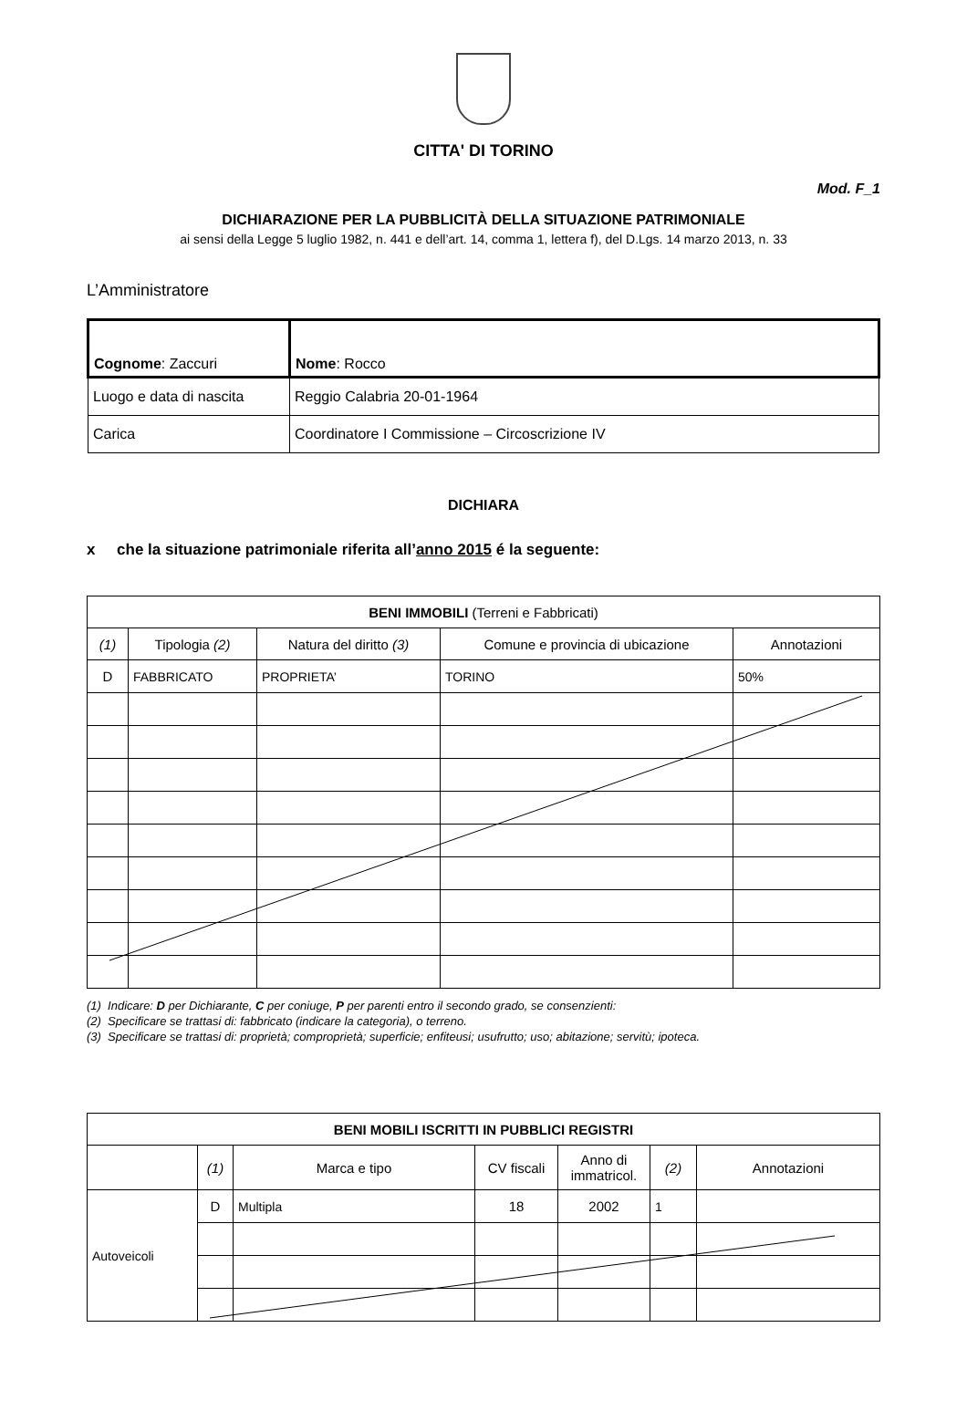Mod. F_1
CITTA' DI TORINO
DICHIARAZIONE PER LA PUBBLICITÀ DELLA SITUAZIONE PATRIMONIALE
ai sensi della Legge 5 luglio 1982, n. 441 e dell’art. 14, comma 1, lettera f), del D.Lgs. 14 marzo 2013, n. 33
L’Amministratore
| Cognome : Zaccuri | | Nome : Rocco |
| Luogo e data di nascita | Reggio Calabria 20-01-1964 | |
| Carica | Coordinatore I Commissione – Circoscrizione IV | |
DICHIARA
x che la situazione patrimoniale riferita all’anno 2015 é la seguente:
| BENI IMMOBILI (Terreni e Fabbricati) | | | | |
| --- | --- | --- | --- | --- |
| (1) | Tipologia (2) | Natura del diritto (3) | Comune e provincia di ubicazione | Annotazioni |
| D | FABBRICATO | PROPRIETA’ | TORINO | 50% |
(1) Indicare: D per Dichiarante, C per coniuge, P per parenti entro il secondo grado, se consenzienti:
(2) Specificare se trattasi di: fabbricato (indicare la categoria), o terreno.
(3) Specificare se trattasi di: proprietà; comproprietà; superficie; enfiteusi; usufrutto; uso; abitazione; servitù; ipoteca.
| BENI MOBILI ISCRITTI IN PUBBLICI REGISTRI | | | | | | |
| --- | --- | --- | --- | --- | --- | --- |
| | (1) | Marca e tipo | CV fiscali | Anno di immatricol. | (2) | Annotazioni |
| Autoveicoli | D | Multipla | 18 | 2002 | 1 | |